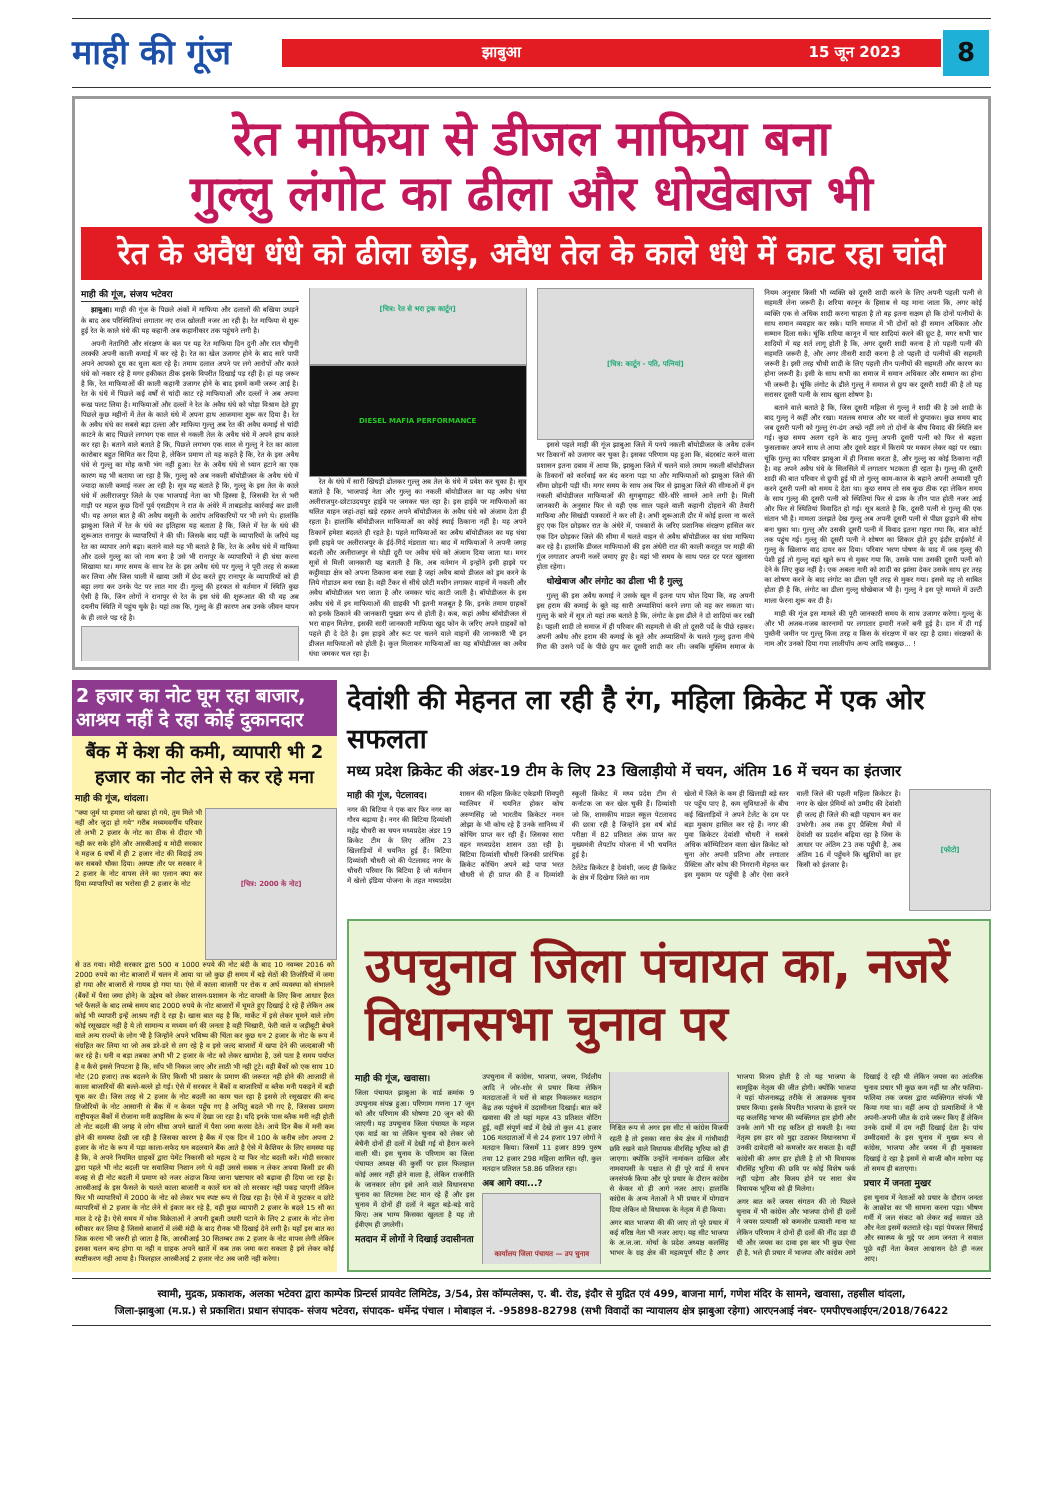माही की गूंज
झाबुआ 15 जून 2023
8
रेत माफिया से डीजल माफिया बना
गुल्लु लंगोट का ढीला और धोखेबाज भी
रेत के अवैध धंधे को ढीला छोड़, अवैध तेल के काले धंधे में काट रहा चांदी
माही की गूंज, संजय भटेवरा
झाबुआ। माही की गूंज के पिछले अंकों में माफिया और दलालों की बखिया उधड़ने के बाद अब परिस्थितियां लगातार नए राज खोलती नजर आ रही है। रेत माफिया से शुरू हुई रेत के काले धंधे की यह कहानी अब कहानीकार तक पहुंचने लगी है।
अपनी नेतागिरी और संरक्षण के बल पर यह रेत माफिया दिन दुनी और रात चौगुनी तरक्की अपनी काली कमाई में कर रहे है। रेत का खेल उजागर होने के बाद सारे पापी अपने आपको दूध का धुला बता रहे है। तमाम दलाल अपने पर लगे आरोपों और काले धंधे को नकार रहे है मगर हकीकत ठीक इसके विपरीत दिखाई पड़ रही है। हां यह जरूर है कि, रेत माफियाओं की काली कहानी उजागर होने के बाद इसमें कमी जरूर आई है। रेत के धंधे में पिछले कई वर्षों से चांदी काट रहे माफियाओं और दल्लों ने अब अपना रूख पलट लिया है। माफियाओं और दल्लों ने रेत के अवैध धंधे को थोड़ा विश्राम देते हुए पिछले कुछ महीनों में तेल के काले धंधे में अपना हाथ आजमाना शुरू कर दिया है। रेत के अवैध धंधे का सबसे बड़ा दल्ला और माफिया गुल्लु अब रेत की अवैध कमाई से चांदी काटने के बाद पिछले लगभग एक साल से नकली तेल के अवैध धंधे में अपने हाथ काले कर रहा है। बताने वाले बताते है कि, पिछले लगभग एक साल से गुल्लु ने रेत का काला कारोबार बहुत सिमित कर दिया है, लेकिन प्रमाण तो यह कहते है कि, रेत के इस अवैध धंधे से गुल्लु का मोह कभी भंग नहीं हुआ। रेत के अवैध धंधे से ध्यान हटाने का एक कारण यह भी बताया जा रहा है कि, गुल्लु को अब नकली बॉयोडीजल के अवैध धंधे में ज्यादा काली कमाई नजर आ रही है। सूत्र यह बताते है कि, गुल्लु के इस तेल के काले धंधे में अलीराजपुर जिले के एक भाजपाई नेता का भी हिस्सा है, जिसकी रेत से भरी गाड़ी पर महज कुछ दिनों पूर्व एसडीएम ने रात के अंधेरे में ताबड़तोड़ कार्रवाई कर डाली थी। यह अगल बात है की अवैध वसूली के आरोप अधिकारियों पर भी लगे थे। हालांकि झाबुआ जिले में रेत के धंधे का इतिहास यह बताता है कि, जिले में रेत के धंधे की शुरूआत रानापुर के व्यापारियों ने की थी। जिसके बाद यहीं के व्यापारियों के जरिये यह रेत का व्यापार आगे बढ़ा। बताने वाले यह भी बताते है कि, रेत के अवैध धंधे में माफिया और दल्ले गुल्लु का जो नाम बना है उसे भी रानापुर के व्यापारियों ने ही धंधा करना सिखाया था। मगर समय के साथ रेत के इस अवैध धंधे पर गुल्लु ने पूरी तरह से कब्जा कर लिया और जिस थाली में खाया उसी में छेद करते हुए रानापुर के व्यापारियों को ही बट्टा लगा कर उनके पेट पर लात मार दी। गुल्लु की हरकत से वर्तमान में स्थिति कुछ ऐसी है कि, जिन लोगों ने रानापुर से रेत के इस धंधे की शुरूआत की थी वह अब दयनीय स्थिति में पहुंच चुके है। यहां तक कि, गुल्लु के ही कारण अब उनके जीवन यापन के ही लाले पड़ रहे है।
[चित्र: रेत से भरा ट्रक कार्टून]
DIESEL MAFIA PERFORMANCE
रेत के धंधे में सारी खिचड़ी ढोलकर गुल्लु अब तेल के धंधे में प्रवेश कर चुका है। सूत्र बताते है कि, भाजपाई नेता और गुल्लु का नकली बॉयोडीजल का यह अवैध धंधा अलीराजपुर-छोटाउदयपुर हाईवे पर जमकर चल रहा है। इस हाईवे पर माफियाओं का चलित वाहन जहां-तहां खड़े रहकर अपने बॉयोडीजल के अवैध धंधे को अंजाम देता ही रहता है। हालांकि बॉयोडीजल माफियाओं का कोई स्थाई ठिकाना नहीं है। यह अपने ठिकानें हमेशा बदलते ही रहते है। पहले माफियाओं का अवैध बॉयोडीजल का यह धंधा इसी हाइवे पर अलीराजपुर के ईर्द-गिर्द मंडराता था। बाद में माफियाओं ने अपनी जगह बदली और अलीराजपुर से थोड़ी दूरी पर अवैध धंधे को अंजाम दिया जाता था। मगर सूत्रों से मिली जानकारी यह बताती है कि, अब वर्तमान में इन्होंने इसी हाइवे पर कट्ठीवाड़ा क्षेत्र को अपना ठिकाना बना रखा है जहां अवैध बायो डीजल को ड्रम करने के लिये गोडाउन बना रखा है। वही टैंकर से सीधे छोटी मशीन लगाकर वाहनों में नकली और अवैध बॉयोडीजल भरा जाता है और जमकर चांद काटी जाती है। बॉयोडीजल के इस अवैध धंधे में इन माफियाओं की ग्राहकी भी इतनी मजबूत है कि, इनके तमाम ग्राहकों को इनके ठिकाने की जानकारी पुख्ता रूप से होती है। कब, कहां अवैध बॉयोडीजल से भरा वाहन मिलेगा, इसकी सारी जानकारी माफिया खुद फोन के जरिए अपने ग्राहकों को पहले ही दे देते है। इस हाइवे और रूट पर चलने वाले वाहनों की जानकारी भी इन डीजल माफियाओं को होती है। कुल मिलाकर माफियाओं का यह बॉयोडीजल का अवैध धंधा जमकर चल रहा है।
[चित्र: कार्टून - पति, पत्नियां]
इससे पहले माही की गूंज झाबुआ जिले में पनपे नकली बॉयोडीजल के अवैध दर्जन भर ठिकानों को उजागर कर चुका है। इसका परिणाम यह हुआ कि, बंदरबांट करने वाला प्रशासन इतना दबाव में आया कि, झाबुआ जिले में चलने वाले तमाम नकली बॉयोडीजल के ठिकानों को कार्रवाई कर बंद करना पड़ा था और माफियाओं को झाबुआ जिले की सीमा छोड़नी पड़ी थी। मगर समय के साथ अब फिर से झाबुआ जिले की सीमाओं में इन नकली बॉयोडीजल माफियाओं की सुगबुगाहट धीरे-धीरे सामने आने लगी है। मिली जानकारी के अनुसार फिर से वही एक साल पहले वाली कहानी दोहराने की तैयारी माफिया और सिखंडी पत्रकारों ने कर ली है। अभी शुरूआती दौर में कोई हल्ला ना करते हुए एक दिन छोड़कर रात के अंधेरे में, पत्रकारों के जरिए प्रशानिक संरक्षण हासिल कर एक दिन छोड़कर जिले की सीमा में चलते वाहन से अवैध बॉयोडीजल का धंधा माफिया कर रहे है। हालांकि डीजल माफियाओं की इस अंधेरी रात की काली करतूत पर माही की गूंज लगातार अपनी नजरें जमाए हुए है। यहां भी समय के साथ परत दर परत खुलासा होता रहेगा।
धोखेबाज और लंगोट का ढीला भी है गुल्लु
गुल्लु की इस अवैध कमाई ने उसके खून में इतना पाप घोल दिया कि, वह अपनी इस हराम की कमाई के बूते वह सारी अय्याशियां करने लगा जो वह कर सकता था। गुल्लु के बारे में सूत्र तो यहां तक बताते है कि, लंगोट के इस ढीले ने दो शादियां कर रखी है। पहली शादी तो समाज में ही परिवार की सहमती से की तो दूसरी पर्दे के पीछे रहकर। अपनी अवैध और हराम की कमाई के बूते और अय्याशियों के चलते गुल्लु इतना नीचे गिरा की उसने पर्दे के पीछे छुप कर दूसरी शादी कर ली। जबकि मुस्लिम समाज के नियम अनुसार किसी भी व्यक्ति को दूसरी शादी करने के लिए अपनी पहली पत्नी से सहमती लेना जरूरी है। शरिया कानून के हिसाब से यह माना जाता कि, अगर कोई व्यक्ति एक से अधिक शादी करना चाहता है तो वह इतना सक्षम हो कि दोनों पत्नीयों के साथ समान व्यवहार कर सके। यानि समाज में भी दोनों को ही समान अधिकार और सम्मान दिला सके। चूंकि शरिया कानून में चार शादियां करने की छूट है, मगर सभी चार शादियों में यह शर्त लागू होती है कि, अगर दूसरी शादी करना है तो पहली पत्नी की सहमति जरूरी है, और अगर तीसरी शादी करना है तो पहली दो पत्नीयों की सहमती जरूरी है। इसी तरह चौथी शादी के लिए पहली तीन पत्नीयों की सहमती और कारण का होना जरूरी है। इसी के साथ सभी का समाज में समान अधिकार और सम्मान का होना भी जरूरी है। चूंकि लंगोट के ढीले गुल्लु ने समाज से छुप कर दूसरी शादी की है तो यह सरासर दूसरी पत्नी के साथ खुला शोषण है।
बताने वाले बताते है कि, जिस दूसरी महिला से गुल्लु ने शादी की है उसे शादी के बाद गुल्लु ने कहीं और रखा। मतलब समाज और घर वालों से छुपाकर। कुछ समय बाद जब दूसरी पत्नी को गुल्लु रंग-ढंग अच्छे नहीं लगे तो दोनों के बीच विवाद की स्थिति बन गई। कुछ समय अलग रहने के बाद गुल्लु अपनी दूसरी पत्नी को फिर से बहला फुसलाकर अपने साथ ले आया और दूसरे शहर में किराये पर मकान लेकर वहां पर रखा। चूंकि गुल्लु का परिवार झाबुआ में ही निवास करता है, और गुल्लु का कोई ठिकाना नहीं है। वह अपने अवैध धंधे के सिलसिले में लगातार भटकता ही रहता है। गुल्लु की दूसरी शादी की बात परिवार से छुपी हुई थी तो गुल्लु काम-काज के बहाने अपनी अय्याशी पूरी करने दूसरी पत्नी को समय दे देता था। कुछ समय तो सब कुछ ठीक रहा लेकिन समय के साथ गुल्लु की दूसरी पत्नी को स्थितियां फिर से ढाक के तीन पात होती नजर आई और फिर से स्थितियां विवादित हो गई। सूत्र बताते है कि, दूसरी पत्नी से गुल्लु की एक संतान भी है। मामला उलझते देख गुल्लु अब अपनी दूसरी पत्नी से पीछा छुड़ाने की सोच बना चुका था। गुल्लु और उसकी दूसरी पत्नी में विवाद इतना गहरा गया कि, बात कोर्ट तक पहुंच गई। गुल्लु की दूसरी पत्नी ने शोषण का शिकार होते हुए इंदौर हाईकोर्ट में गुल्लु के खिलाफ वाद दायर कर दिया। परिवार भरण पोषण के वाद में जब गुल्लु की पेशी हुई तो गुल्लु वहां खुले रूप से मुकर गया कि, उसके पास उसकी दूसरी पत्नी को देने के लिए कुछ नहीं है। एक अबला नारी को शादी का झांसा देकर उसके साथ हर तरह का शोषण करने के बाद लंगोट का ढीला पूरी तरह से मुकर गया। इससे यह तो साबित होता ही है कि, लंगोट का ढीला गुल्लु धोखेबाज भी है। गुल्लु ने इस पूरे मामले में उल्टी माला फेरना शुरू कर दी है।
माही की गूंज इस मामले की पूरी जानकारी समय के साथ उजागर करेगा। गुल्लु के और भी अजब-गजब कारनामों पर लगातार हमारी नजरें बनी हुई है। दान में दी गई पुस्तैनी जमीन पर गुल्लु किस तरह व किस के संरक्षण में कर रहा है दावा। संरक्षकों के नाम और उनको दिया गया लालीपॉप अन्य आदि सबकुछ... !
2 हजार का नोट घूम रहा बाजार, आश्रय नहीं दे रहा कोई दुकानदार
बैंक में केश की कमी, व्यापारी भी 2 हजार का नोट लेने से कर रहे मना
माही की गूंज, थांदला।
"क्या जुर्म था हमारा जो खफा हो गये, तुम मिले भी नहीं और जुदा हो गये" गरीब मध्यमवर्गीय परिवार तो अभी 2 हजार के नोट का ठीक से दीदार भी नही कर सके होंगे और आरबीआई व मोदी सरकार ने महज 6 वर्षों में ही 2 हजार नोट की विदाई तय कर सबको चौका दिया। अस्पष्ट तौर पर सरकार ने 2 हजार के नोट वापस लेने का एलान क्या कर दिया व्यापारियों का भरोसा ही 2 हजार के नोट
[चित्र: 2000 के नोट]
से उठ गया। मोदी सरकार द्वारा 500 व 1000 रुपये की नोट बंदी के बाद 10 नवम्बर 2016 को 2000 रुपये का नोट बाजारों में चलन में आया था जो कुछ ही समय में बड़े सेठों की तिजोरियों में जमा हो गया और बाजारों से गायब हो गया था। ऐसे में काला बाजारी पर रोक व अर्थ व्यवस्था को संभालने (बैंकों में पैसा जमा होने) के उद्देश्य को लेकर शासन-प्रशासन के नोट वापसी के लिए बिना आधार हैरत भरें फैसलें के बाद लम्बे समय बाद 2000 रुपये के नोट बाजारों में घूमते हुए दिखाई दे रहे हैं लेकिन अब कोई भी व्यापारी इन्हें आश्रय नही दे रहा है। खास बात यह है कि, मार्केट में इसे लेकर घूमने वाले लोग कोई रसूखदार नही है ये तो सामान्य व मध्यम वर्ग की जनता है वही भिखारी, फेरी वाले व जड़ीबूटी बेचने वाले अन्य राज्यों के लोग भी है जिन्होंने अपने भविष्य की चिंता कर कुछ धन 2 हजार के नोट के रूप में संग्रहित कर लिया था जो अब डरे-डरे से लग रहे है व इसे जल्द बाजारों में खपा देने की जल्दबाजी भी कर रहे है। धनी व बड़ा तबका अभी भी 2 हजार के नोट को लेकर खामोश है, उसे पता है समय पर्याप्त है व कैसे इससे निपटना है कि, साँप भी निकल जाए और लाठी भी नही टूटे। वही बैंकों को एक साथ 10 नोट (20 हजार) तक बदलने के लिए किसी भी प्रकार के प्रमाण की जरूरत नही होने की आजादी से काला बाजारियों की बल्ले-बल्ले हो गई। ऐसे में सरकार ने बैंकों व बाजारियों व ब्लैक मनी पकड़ने में बड़ी चूक कर दी। जिस तरह से 2 हजार के नोट बदली का काम चल रहा है इससे तो रसूखदार की बन्द तिजोरियों के नोट आसानी से बैंक में न केवल पहुँच गए है अपितु बदले भी गए है, जिसका प्रमाण राष्ट्रीयकृत बैंकों में रोजाना मनी क्राइसिस के रूप में देखा जा रहा है। यदि इनके पास ब्लैक मनी नही होती तो नोट बदली की जगह वे लोग सीधा अपने खातों में पैसा जमा करवा देते। आये दिन बैंक में मनी कम होने की समस्या देखी जा रही है जिसका कारण है बैंक में एक दिन में 100 के करीब लोग अपना 2 हजार के नोट के रूप में पड़ा काला-सफेद धन बदलवाने बैंक आते है ऐसे में कैशियर के लिए समस्या यह है कि, वे अपने नियमित ग्राहकों द्वारा पेमेंट निकासी को महत्व दे या फिर नोट बदली करें। मोदी सरकार द्वारा पहले भी नोट बदली पर सवालिया निशान लगे थे वही उससे सबक न लेकर अथवा किसी डर की वजह से ही नोट बदली में प्रमाण को नजर अंदाज किया जाना भ्रष्टाचार को बढ़ावा ही दिया जा रहा है। आरबीआई के इस फैसले के चलते काला बाजारी व कालें धन को तो सरकार नही पकड़ पाएगी लेकिन फिर भी व्यापारियों में 2000 के नोट को लेकर भय स्पष्ट रूप से दिख रहा है। ऐसे में वे फुटकर व छोटे व्यापारियों से 2 हजार के नोट लेने से इंकार कर रहे है, वही कुछ व्यापारी 2 हजार के बदले 15 सौ का माल दे रहे है। ऐसे समय में थोक विक्रेताओं ने अपनी डूबती उधारी पटाने के लिए 2 हजार के नोट लेना स्वीकार कर लिया है जिससे बाजारों में लंबी मंदी के बाद रौनक भी दिखाई देने लगी है। यहाँ इस बात का जिक्र करना भी जरुरी हो जाता है कि, आरबीआई 30 सितम्बर तक 2 हजार के नोट वापस लेगी लेकिन इसका चलन बन्द होगा या नही व ग्राहक अपने खातें में कब तक जमा करा सकता है इसे लेकर कोई स्पष्टीकरण नही आया है। फिलहाल आरबीआई 2 हजार नोट अब जारी नही करेगा।
देवांशी की मेहनत ला रही है रंग, महिला क्रिकेट में एक ओर सफलता
मध्य प्रदेश क्रिकेट की अंडर-19 टीम के लिए 23 खिलाड़ीयो में चयन, अंतिम 16 में चयन का इंतजार
माही की गूंज, पेटलावद।
नगर की बिटिया ने एक बार फिर नगर का गौरव बढ़ाया है। नगर की बिटिया दिव्यांशी महेंद्र चौधरी का चयन मध्यप्रदेश अंडर 19 क्रिकेट टीम के लिए अंतिम 23 खिलाड़ियों में चयनित हुई हैं। बिटिया दिव्यांशी चौधरी जो की पेटलावद नगर के चौधरी परिवार कि बिटिया है जो वर्तमान में खेलो इंडिया योजना के तहत मध्यप्रदेश शासन की महिला क्रिकेट एकेडमी शिवपुरी ग्वालियर में चयनित होकर कोच अरुणसिंह जो भारतीय क्रिकेटर नमन ओझा के भी कोच रहे हैं उनके सानिध्य में कोचिंग प्राप्त कर रही हैं। जिसका सारा वहन मध्यप्रदेश शासन उठा रही है। बिटिया दिव्यांशी चौधरी जिनकी प्रारंभिक क्रिकेट कोचिंग अपने बड़े पापा भरत चौधरी से ही प्राप्त की हैं व दिव्यांशी स्कूली क्रिकेट में मध्य प्रदेश टीम से कर्नाटक जा कर खेल चुकी हैं। दिव्यांशी जो कि, शासकीय माडल स्कूल पेटलावद की छात्रा रही है जिन्होंने इस वर्ष बोर्ड परीक्षा में 82 प्रतिशत अंक प्राप्त कर मुख्यमंत्री लैपटॉप योजना में भी चयनित हुई है।
टैलेंटेड क्रिकेटर है देवांशी, जल्द ही क्रिकेट के क्षेत्र में दिखेगा जिले का नाम
खेलो में जिले के कम ही खिलाड़ी बड़े स्तर पर पहुँच पाए है, कम सुविधाओं के बीच कई खिलाड़ियों ने अपने टेलेंट के दम पर बड़ा मुकाम हासिल कर रहे हैं। नगर की युवा क्रिकेटर देवांशी चौधरी ने सबसे अधिक कॉम्पिटिशन वाला खेल क्रिकेट को चुना ओर अपनी प्रतिभा और लगातार प्रैक्टिस और कोच की निगरानी मेहनत कर इस मुकाम पर पहुँची है और ऐसा करने वाली जिले की पहली महिला क्रिकेटर है। नगर के खेल प्रेमियों को उम्मीद की देवांशी ही जल्द ही जिले की बड़ी पहचान बन कर उभरेगी। अब तक हुए प्रैक्टिस मैचो में देवांशी का प्रदर्शन बढ़िया रहा है जिस के आधार पर अंतिम 23 तक पहुँची है, अब अंतिम 16 में पहुँचने कि खुशियों का हर किसी को इंतजार है।
[फोटो]
उपचुनाव जिला पंचायत का, नजरें विधानसभा चुनाव पर
माही की गूंज, खवासा।
जिला पंचायत झाबुआ के वार्ड क्रमांक 9 उपचुनाव संपन्न हुआ। परिणाम गणना 17 जून को और परिणाम की घोषणा 20 जून को की जाएगी। यह उपचुनाव जिला पंचायत के महज एक वार्ड का था लेकिन चुनाव को लेकर जो बेचैनी दोनों ही दलों में देखी गई वो हैरान करने वाली थी। इस चुनाव के परिणाम का जिला पंचायत अध्यक्ष की कुर्सी पर हाल फिलहाल कोई असर नहीं होने वाला है, लेकिन राजनीति के जानकार लोग इसे आने वाले विधानसभा चुनाव का लिटमस टेस्ट मान रहे हैं और इस चुनाव में दोनों ही दलों ने बहुत बड़े-बड़े वादे किए। अब भाग्य किसका खुलता है यह तो ईवीएम ही उगलेगी।
मतदान में लोगों ने दिखाई उदासीनता
उपचुनाव में कांग्रेस, भाजपा, जयस, निर्दलीय आदि ने जोर-शोर से प्रचार किया लेकिन मतदाताओं ने घरों से बाहर निकलकर मतदान केंद्र तक पहुंचने में उदासीनता दिखाई। बात करें खवासा की तो यहां महज 43 प्रतिशत वोटिंग हुई, वहीं संपूर्ण वार्ड में देखे तो कुल 41 हजार 106 मतदाताओं में से 24 हजार 197 लोगों ने मतदान किया। जिसमें 11 हजार 899 पुरुष तथा 12 हजार 298 महिला शामिल रही, कुल मतदान प्रतिशत 58.86 प्रतिशत रहा।
अब आगे क्या...?
कार्यालय जिला पंचायत — उप चुनाव
निश्चित रूप से अगर इस सीट से कांग्रेस विजयी रहती है तो इसका सारा श्रेय क्षेत्र में गांधीवादी छवि रखने वाले विधायक वीरसिंह भूरिया को ही जाएगा। क्योंकि उन्होंने नामांकन दाखिल और नामवापसी के पश्चात से ही पूरे वार्ड में सघन जनसंपर्क किया और पूरे प्रचार के दौरान कांग्रेस से केवल वो ही आगे नजर आए। हालांकि कांग्रेस के अन्य नेताओं ने भी प्रचार में योगदान दिया लेकिन वो विधायक के नेतृत्व में ही किया।
अगर बात भाजपा की की जाए तो पूरे प्रचार में कई वरिष्ठ नेता भी नजर आए। यह सीट भाजपा के अ.ज.जा. मोर्चा के प्रदेश अध्यक्ष कलसिंह भाभर के ग्रह क्षेत्र की महत्वपूर्ण सीट है अगर भाजपा विजय होती है तो यह भाजपा के सामूहिक नेतृत्व की जीत होगी। क्योंकि भाजपा ने यहां योजनाबद्ध तरीके से आक्रमक चुनाव प्रचार किया। इसके विपरीत भाजपा के हारने पर यह कलसिंह भाभर की व्यक्तिगत हार होगी और उनके आगे भी राह कठिन हो सकती है। नया नेतृत्व इस हार को मुद्दा उठाकर विधानसभा में उनकी दावेदारी को कमजोर कर सकता है। वहीं कांग्रेसी की अगर हार होती है तो भी विधायक वीरसिंह भूरिया की छवि पर कोई विशेष फर्क नहीं पड़ेगा और विजय होने पर सारा श्रेय विधायक भूरिया को ही मिलेगा।
अगर बात करें जयस संगठन की तो पिछले चुनाव में भी कांग्रेस और भाजपा दोनों ही दलों ने जयस प्रत्याशी को कमजोर प्रत्याशी माना था लेकिन परिणाम ने दोनों ही दलों की नींद उड़ा दी थी और जयस का दावा इस बार भी कुछ ऐसा ही है, भले ही प्रचार में भाजपा और कांग्रेस आगे दिखाई दे रही थी लेकिन जयस का आंतरिक चुनाव प्रचार भी कुछ कम नहीं था और फलिया-फलिया तक जयस द्वारा व्यक्तिगत संपर्क भी किया गया था। वहीं अन्य दो प्रत्याशियों ने भी अपनी-अपनी जीत के दावे जरूर किए हैं लेकिन उनके दावों में दम नहीं दिखाई देता है। पांच उम्मीदवारों के इस चुनाव में मुख्य रूप से कांग्रेस, भाजपा और जयस में ही मुकाबला दिखाई दे रहा है इसमें से बाजी कौन मारेगा यह तो समय ही बताएगा।
प्रचार में जनता मुखर
इस चुनाव में नेताओं को प्रचार के दौरान जनता के आक्रोश का भी सामना करना पड़ा। भीषण गर्मी में जल संकट को लेकर कई सवाल उठे और नेता इसमें कतराते रहे। यहां पेयजल सिंचाई और स्वास्थ्य के मुद्दे पर आम जनता ने सवाल पूछे वहीं नेता केवल आश्वासन देते ही नजर आए।
स्वामी, मुद्रक, प्रकाशक, अलका भटेवरा द्वारा काम्पेक प्रिन्टर्स प्रायवेट लिमिटेड, 3/54, प्रेस कॉम्पलेक्स, ए. बी. रोड, इंदौर से मुद्रित एवं 499, बाजना मार्ग, गणेश मंदिर के सामने, खवासा, तहसील थांदला,
जिला-झाबुआ (म.प्र.) से प्रकाशित। प्रधान संपादक- संजय भटेवरा, संपादक- धर्मेन्द्र पंचाल । मोबाइल नं. -95898-82798 (सभी विवादों का न्यायालय क्षेत्र झाबुआ रहेगा) आरएनआई नंबर- एमपीएचआईएन/2018/76422